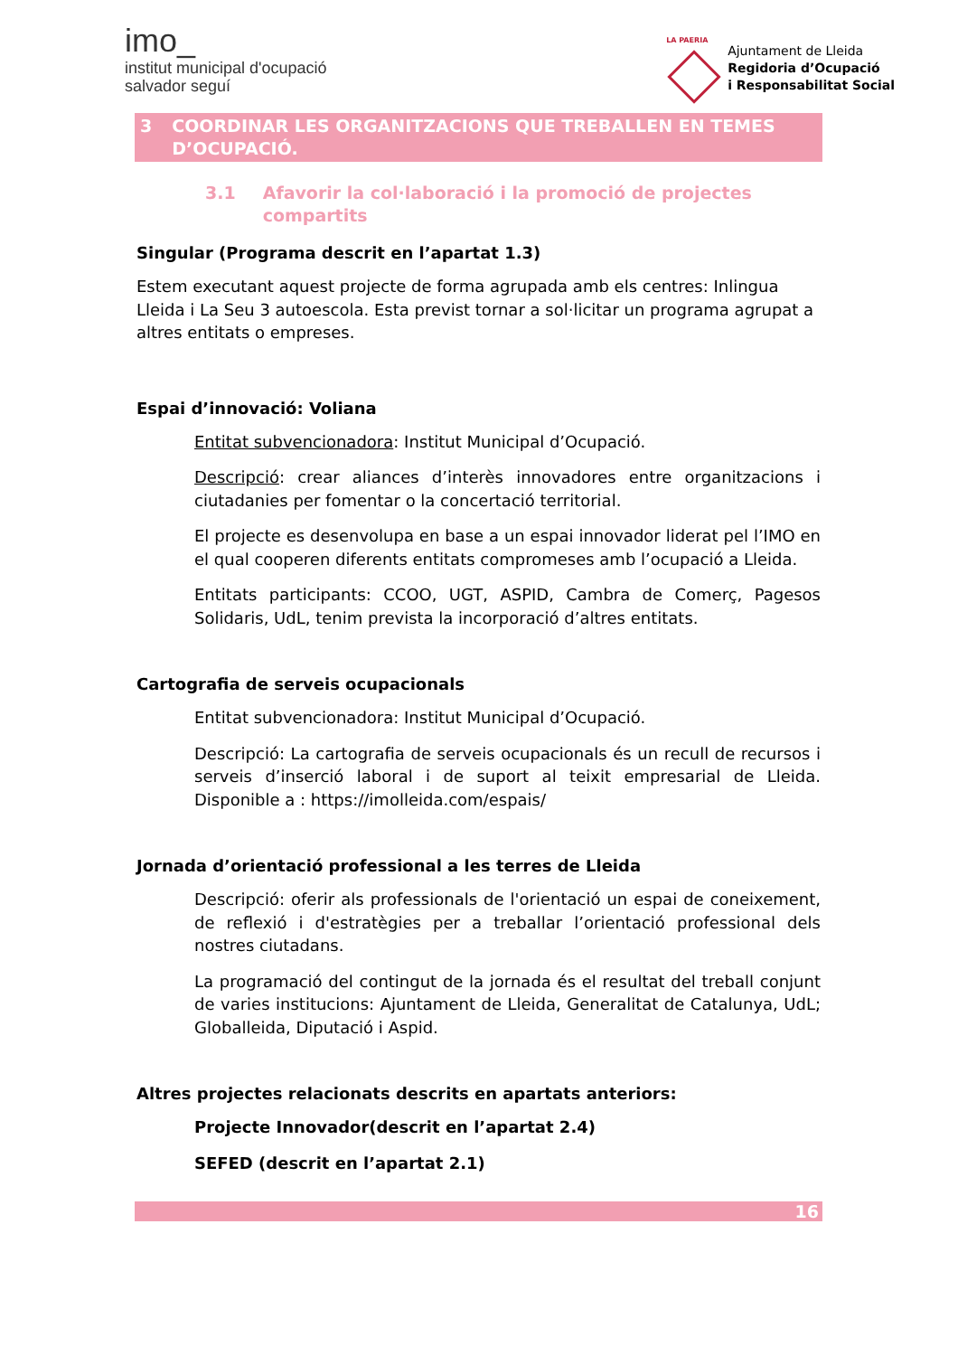imo_
institut municipal d'ocupació
salvador seguí
LA PAERIA
Ajuntament de Lleida
Regidoria d’Ocupació
i Responsabilitat Social
3 COORDINAR LES ORGANITZACIONS QUE TREBALLEN EN TEMES D’OCUPACIÓ.
3.1 Afavorir la col·laboració i la promoció de projectes compartits
Singular (Programa descrit en l’apartat 1.3)
Estem executant aquest projecte de forma agrupada amb els centres: Inlingua Lleida i La Seu 3 autoescola. Esta previst tornar a sol·licitar un programa agrupat a altres entitats o empreses.
Espai d’innovació: Voliana
Entitat subvencionadora: Institut Municipal d’Ocupació.
Descripció: crear aliances d’interès innovadores entre organitzacions i ciutadanies per fomentar o la concertació territorial.
El projecte es desenvolupa en base a un espai innovador liderat pel l’IMO en el qual cooperen diferents entitats compromeses amb l’ocupació a Lleida.
Entitats participants: CCOO, UGT, ASPID, Cambra de Comerç, Pagesos Solidaris, UdL, tenim prevista la incorporació d’altres entitats.
Cartografia de serveis ocupacionals
Entitat subvencionadora: Institut Municipal d’Ocupació.
Descripció: La cartografia de serveis ocupacionals és un recull de recursos i serveis d’inserció laboral i de suport al teixit empresarial de Lleida. Disponible a : https://imolleida.com/espais/
Jornada d’orientació professional a les terres de Lleida
Descripció: oferir als professionals de l'orientació un espai de coneixement, de reflexió i d'estratègies per a treballar l’orientació professional dels nostres ciutadans.
La programació del contingut de la jornada és el resultat del treball conjunt de varies institucions: Ajuntament de Lleida, Generalitat de Catalunya, UdL; Globalleida, Diputació i Aspid.
Altres projectes relacionats descrits en apartats anteriors:
Projecte Innovador(descrit en l’apartat 2.4)
SEFED (descrit en l’apartat 2.1)
16